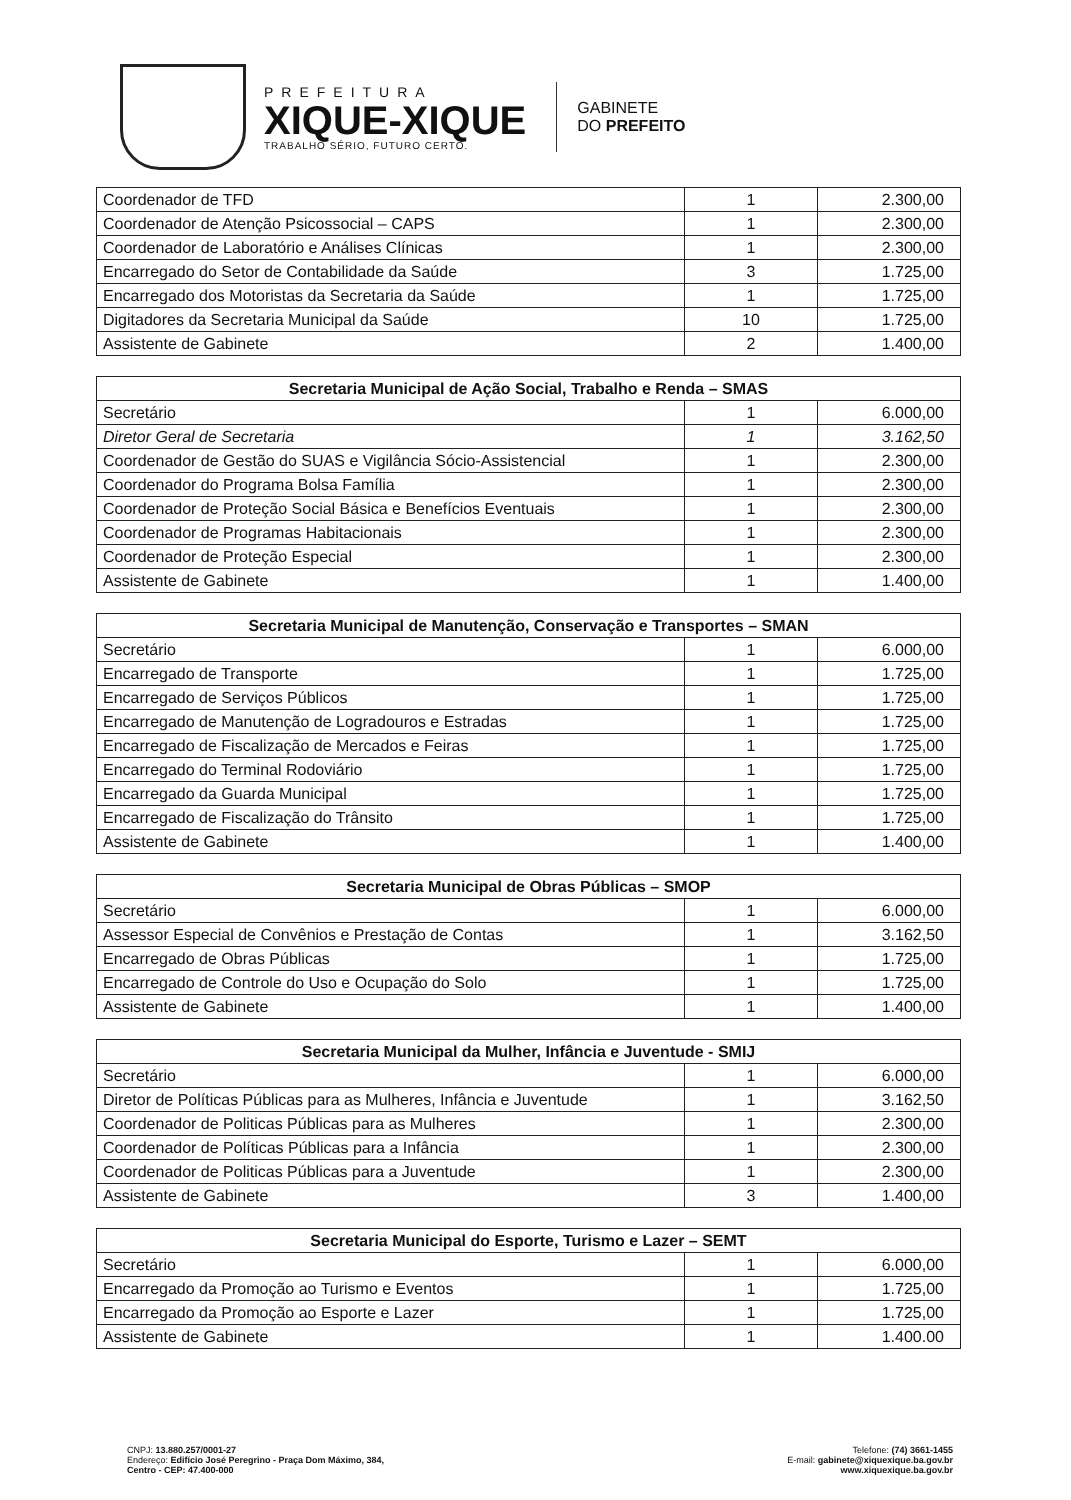PREFEITURA
XIQUE-XIQUE
TRABALHO SÉRIO, FUTURO CERTO.
GABINETE
DO PREFEITO
| Coordenador de TFD | 1 | 2.300,00 |
| Coordenador de Atenção Psicossocial – CAPS | 1 | 2.300,00 |
| Coordenador de Laboratório e Análises Clínicas | 1 | 2.300,00 |
| Encarregado do Setor de Contabilidade da Saúde | 3 | 1.725,00 |
| Encarregado dos Motoristas da Secretaria da Saúde | 1 | 1.725,00 |
| Digitadores da Secretaria Municipal da Saúde | 10 | 1.725,00 |
| Assistente de Gabinete | 2 | 1.400,00 |
| Secretaria Municipal de Ação Social, Trabalho e Renda – SMAS | | |
| --- | --- | --- |
| Secretário | 1 | 6.000,00 |
| Diretor Geral de Secretaria | 1 | 3.162,50 |
| Coordenador de Gestão do SUAS e Vigilância Sócio-Assistencial | 1 | 2.300,00 |
| Coordenador do Programa Bolsa Família | 1 | 2.300,00 |
| Coordenador de Proteção Social Básica e Benefícios Eventuais | 1 | 2.300,00 |
| Coordenador de Programas Habitacionais | 1 | 2.300,00 |
| Coordenador de Proteção Especial | 1 | 2.300,00 |
| Assistente de Gabinete | 1 | 1.400,00 |
| Secretaria Municipal de Manutenção, Conservação e Transportes – SMAN | | |
| --- | --- | --- |
| Secretário | 1 | 6.000,00 |
| Encarregado de Transporte | 1 | 1.725,00 |
| Encarregado de Serviços Públicos | 1 | 1.725,00 |
| Encarregado de Manutenção de Logradouros e Estradas | 1 | 1.725,00 |
| Encarregado de Fiscalização de Mercados e Feiras | 1 | 1.725,00 |
| Encarregado do Terminal Rodoviário | 1 | 1.725,00 |
| Encarregado da Guarda Municipal | 1 | 1.725,00 |
| Encarregado de Fiscalização do Trânsito | 1 | 1.725,00 |
| Assistente de Gabinete | 1 | 1.400,00 |
| Secretaria Municipal de Obras Públicas – SMOP | | |
| --- | --- | --- |
| Secretário | 1 | 6.000,00 |
| Assessor Especial de Convênios e Prestação de Contas | 1 | 3.162,50 |
| Encarregado de Obras Públicas | 1 | 1.725,00 |
| Encarregado de Controle do Uso e Ocupação do Solo | 1 | 1.725,00 |
| Assistente de Gabinete | 1 | 1.400,00 |
| Secretaria Municipal da Mulher, Infância e Juventude - SMIJ | | |
| --- | --- | --- |
| Secretário | 1 | 6.000,00 |
| Diretor de Políticas Públicas para as Mulheres, Infância e Juventude | 1 | 3.162,50 |
| Coordenador de Politicas Públicas para as Mulheres | 1 | 2.300,00 |
| Coordenador de Políticas Públicas para a Infância | 1 | 2.300,00 |
| Coordenador de Politicas Públicas para a Juventude | 1 | 2.300,00 |
| Assistente de Gabinete | 3 | 1.400,00 |
| Secretaria Municipal do Esporte, Turismo e Lazer – SEMT | | |
| --- | --- | --- |
| Secretário | 1 | 6.000,00 |
| Encarregado da Promoção ao Turismo e Eventos | 1 | 1.725,00 |
| Encarregado da Promoção ao Esporte e Lazer | 1 | 1.725,00 |
| Assistente de Gabinete | 1 | 1.400.00 |
CNPJ: 13.880.257/0001-27
Endereço: Edifício José Peregrino - Praça Dom Máximo, 384,
Centro - CEP: 47.400-000
Telefone: (74) 3661-1455
E-mail: gabinete@xiquexique.ba.gov.br
www.xiquexique.ba.gov.br